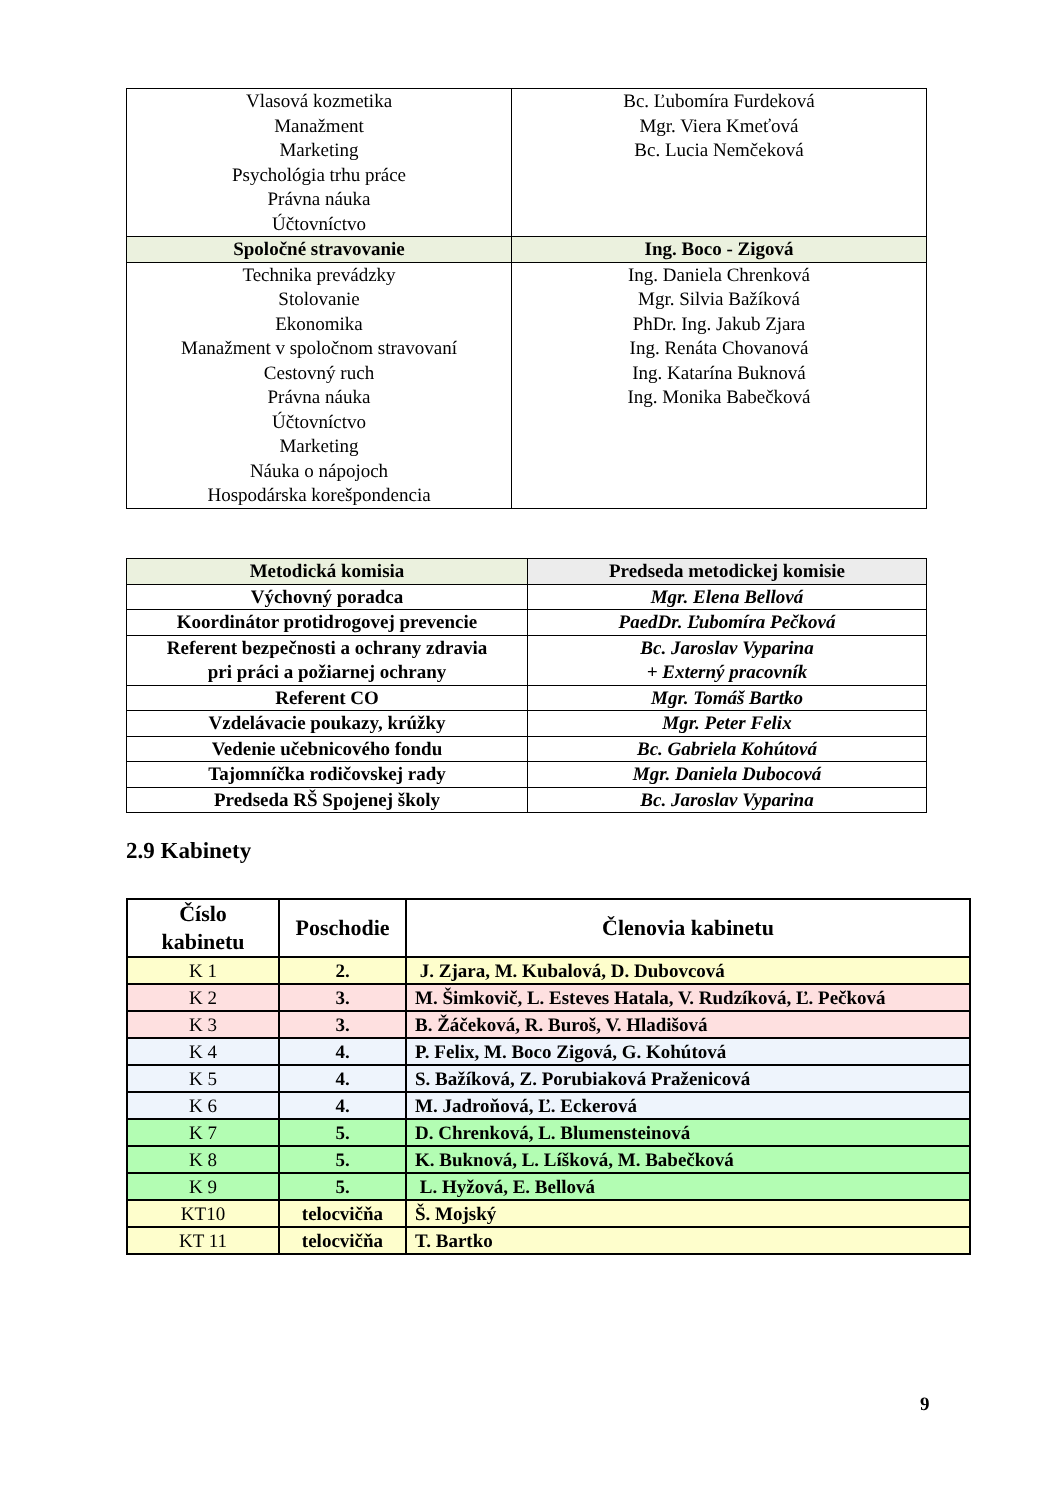| Vlasová kozmetika Manažment Marketing Psychológia trhu práce Právna náuka Účtovníctvo | Bc. Ľubomíra Furdeková Mgr. Viera Kmeťová Bc. Lucia Nemčeková |
| Spoločné stravovanie | Ing. Boco - Zigová |
| Technika prevádzky Stolovanie Ekonomika Manažment v spoločnom stravovaní Cestovný ruch Právna náuka Účtovníctvo Marketing Náuka o nápojoch Hospodárska korešpondencia | Ing. Daniela Chrenková Mgr. Silvia Bažíková PhDr. Ing. Jakub Zjara Ing. Renáta Chovanová Ing. Katarína Buknová Ing. Monika Babečková |
| Metodická komisia | Predseda metodickej komisie |
| --- | --- |
| Výchovný poradca | Mgr. Elena Bellová |
| Koordinátor protidrogovej prevencie | PaedDr. Ľubomíra Pečková |
| Referent bezpečnosti a ochrany zdravia pri práci a požiarnej ochrany | Bc. Jaroslav Vyparina + Externý pracovník |
| Referent CO | Mgr. Tomáš Bartko |
| Vzdelávacie poukazy, krúžky | Mgr. Peter Felix |
| Vedenie učebnicového fondu | Bc. Gabriela Kohútová |
| Tajomníčka rodičovskej rady | Mgr. Daniela Dubocová |
| Predseda RŠ Spojenej školy | Bc. Jaroslav Vyparina |
2.9 Kabinety
| Číslo kabinetu | Poschodie | Členovia kabinetu |
| --- | --- | --- |
| K 1 | 2. | J. Zjara, M. Kubalová, D. Dubovcová |
| K 2 | 3. | M. Šimkovič, L. Esteves Hatala, V. Rudzíková, Ľ. Pečková |
| K 3 | 3. | B. Žáčeková, R. Buroš, V. Hladišová |
| K 4 | 4. | P. Felix, M. Boco Zigová, G. Kohútová |
| K 5 | 4. | S. Bažíková, Z. Porubiaková Praženicová |
| K 6 | 4. | M. Jadroňová, Ľ. Eckerová |
| K 7 | 5. | D. Chrenková, L. Blumensteinová |
| K 8 | 5. | K. Buknová, L. Líšková, M. Babečková |
| K 9 | 5. | L. Hyžová, E. Bellová |
| KT10 | telocvičňa | Š. Mojský |
| KT 11 | telocvičňa | T. Bartko |
9